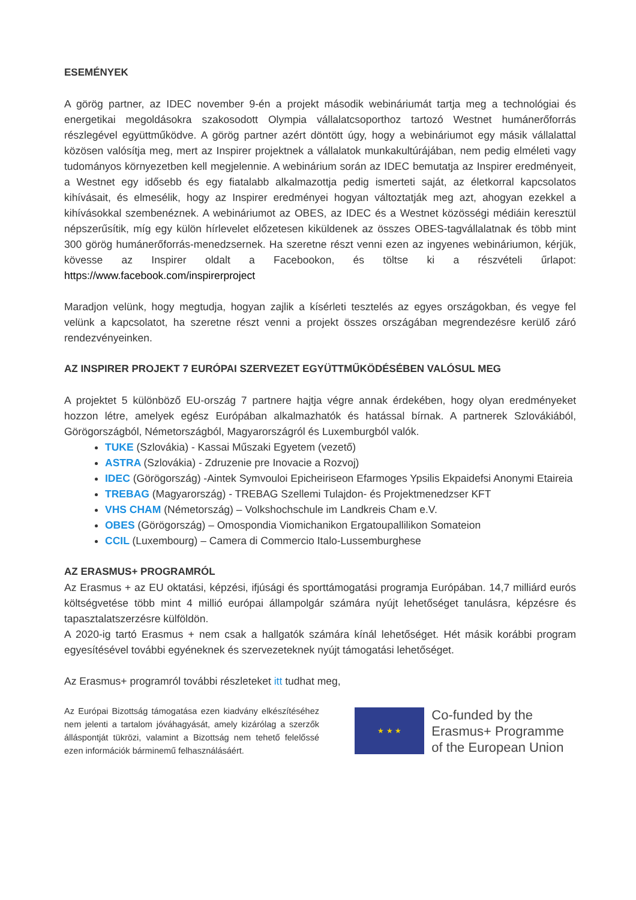ESEMÉNYEK
A görög partner, az IDEC november 9-én a projekt második webináriumát tartja meg a technológiai és energetikai megoldásokra szakosodott Olympia vállalatcsoporthoz tartozó Westnet humánerőforrás részlegével együttműködve. A görög partner azért döntött úgy, hogy a webináriumot egy másik vállalattal közösen valósítja meg, mert az Inspirer projektnek a vállalatok munkakultúrájában, nem pedig elméleti vagy tudományos környezetben kell megjelennie. A webinárium során az IDEC bemutatja az Inspirer eredményeit, a Westnet egy idősebb és egy fiatalabb alkalmazottja pedig ismerteti saját, az életkorral kapcsolatos kihívásait, és elmesélik, hogy az Inspirer eredményei hogyan változtatják meg azt, ahogyan ezekkel a kihívásokkal szembenéznek. A webináriumot az OBES, az IDEC és a Westnet közösségi médiáin keresztül népszerűsítik, míg egy külön hírlevelet előzetesen kiküldenek az összes OBES-tagvállalatnak és több mint 300 görög humánerőforrás-menedzsernek. Ha szeretne részt venni ezen az ingyenes webináriumon, kérjük, kövesse az Inspirer oldalt a Facebookon, és töltse ki a részvételi űrlapot: https://www.facebook.com/inspirerproject
Maradjon velünk, hogy megtudja, hogyan zajlik a kísérleti tesztelés az egyes országokban, és vegye fel velünk a kapcsolatot, ha szeretne részt venni a projekt összes országában megrendezésre kerülő záró rendezvényeinken.
AZ INSPIRER PROJEKT 7 EURÓPAI SZERVEZET EGYÜTTMŰKÖDÉSÉBEN VALÓSUL MEG
A projektet 5 különböző EU-ország 7 partnere hajtja végre annak érdekében, hogy olyan eredményeket hozzon létre, amelyek egész Európában alkalmazhatók és hatással bírnak. A partnerek Szlovákiából, Görögországból, Németországból, Magyarországról és Luxemburgból valók.
TUKE (Szlovákia) - Kassai Műszaki Egyetem (vezető)
ASTRA (Szlovákia) - Zdruzenie pre Inovacie a Rozvoj)
IDEC (Görögország) -Aintek Symvouloi Epicheiriseon Efarmoges Ypsilis Ekpaidefsi Anonymi Etaireia
TREBAG (Magyarország) - TREBAG Szellemi Tulajdon- és Projektmenedzser KFT
VHS CHAM (Németország) – Volkshochschule im Landkreis Cham e.V.
OBES (Görögország) – Omospondia Viomichanikon Ergatoupallilikon Somateion
CCIL (Luxembourg) – Camera di Commercio Italo-Lussemburghese
AZ ERASMUS+ PROGRAMRÓL
Az Erasmus + az EU oktatási, képzési, ifjúsági és sporttámogatási programja Európában. 14,7 milliárd eurós költségvetése több mint 4 millió európai állampolgár számára nyújt lehetőséget tanulásra, képzésre és tapasztalatszerzésre külföldön.
A 2020-ig tartó Erasmus + nem csak a hallgatók számára kínál lehetőséget. Hét másik korábbi program egyesítésével további egyéneknek és szervezeteknek nyújt támogatási lehetőséget.
Az Erasmus+ programról további részleteket itt tudhat meg,
Az Európai Bizottság támogatása ezen kiadvány elkészítéséhez nem jelenti a tartalom jóváhagyását, amely kizárólag a szerzők álláspontját tükrözi, valamint a Bizottság nem tehető felelőssé ezen információk bárminemű felhasználásáért.
★ ★ ★
Co-funded by the
Erasmus+ Programme
of the European Union